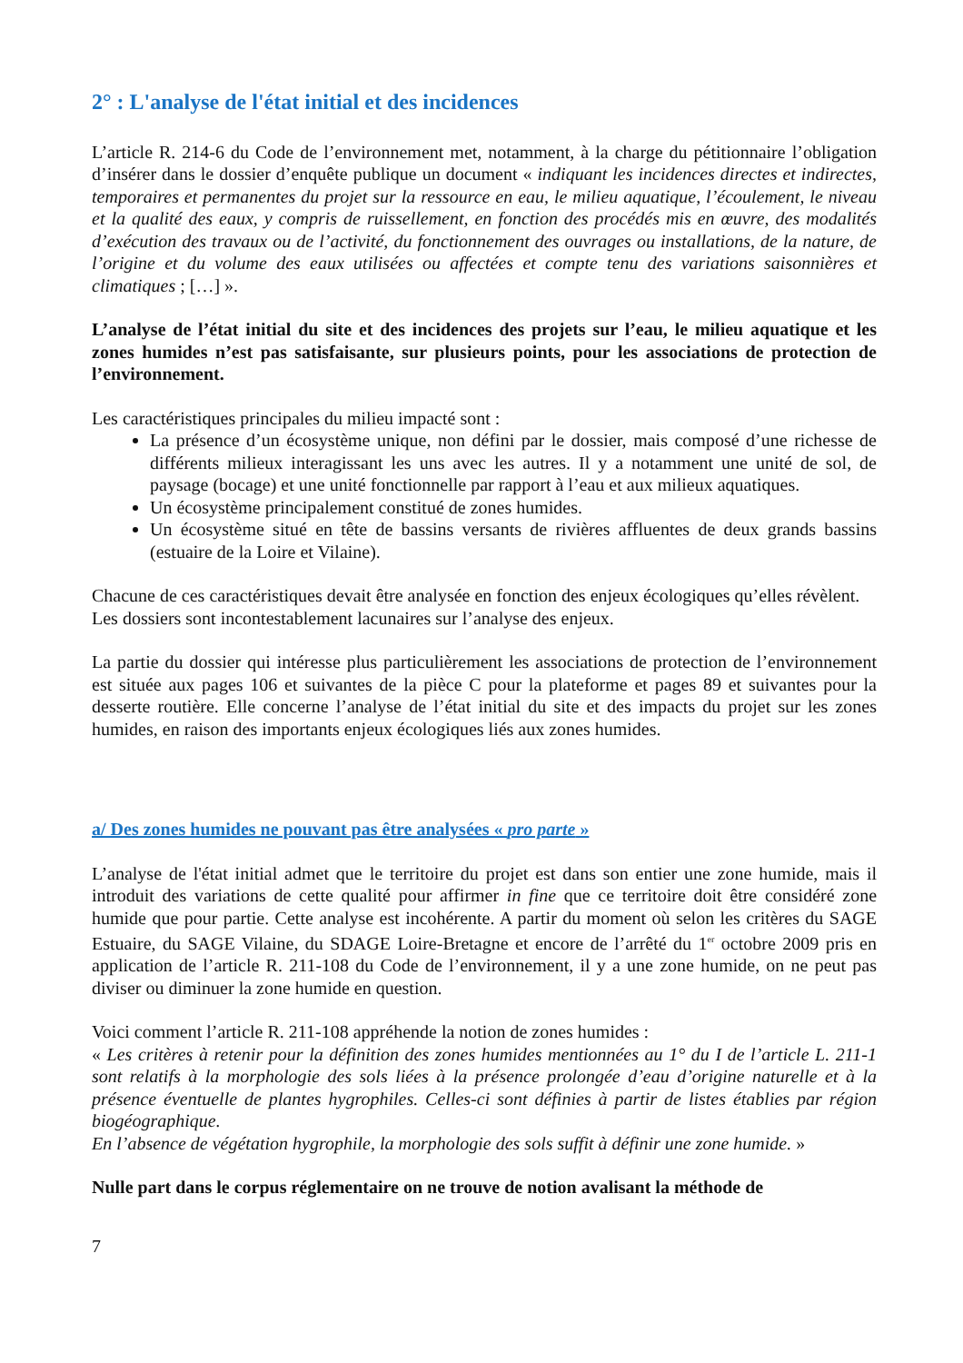2° : L'analyse de l'état initial et des incidences
L’article R. 214-6 du Code de l’environnement met, notamment, à la charge du pétitionnaire l’obligation d’insérer dans le dossier d’enquête publique un document « indiquant les incidences directes et indirectes, temporaires et permanentes du projet sur la ressource en eau, le milieu aquatique, l’écoulement, le niveau et la qualité des eaux, y compris de ruissellement, en fonction des procédés mis en œuvre, des modalités d’exécution des travaux ou de l’activité, du fonctionnement des ouvrages ou installations, de la nature, de l’origine et du volume des eaux utilisées ou affectées et compte tenu des variations saisonnières et climatiques ; […] ».
L’analyse de l’état initial du site et des incidences des projets sur l’eau, le milieu aquatique et les zones humides n’est pas satisfaisante, sur plusieurs points, pour les associations de protection de l’environnement.
Les caractéristiques principales du milieu impacté sont :
La présence d’un écosystème unique, non défini par le dossier, mais composé d’une richesse de différents milieux interagissant les uns avec les autres. Il y a notamment une unité de sol, de paysage (bocage) et une unité fonctionnelle par rapport à l’eau et aux milieux aquatiques.
Un écosystème principalement constitué de zones humides.
Un écosystème situé en tête de bassins versants de rivières affluentes de deux grands bassins (estuaire de la Loire et Vilaine).
Chacune de ces caractéristiques devait être analysée en fonction des enjeux écologiques qu’elles révèlent.
Les dossiers sont incontestablement lacunaires sur l’analyse des enjeux.
La partie du dossier qui intéresse plus particulièrement les associations de protection de l’environnement est située aux pages 106 et suivantes de la pièce C pour la plateforme et pages 89 et suivantes pour la desserte routière. Elle concerne l’analyse de l’état initial du site et des impacts du projet sur les zones humides, en raison des importants enjeux écologiques liés aux zones humides.
a/ Des zones humides ne pouvant pas être analysées « pro parte »
L’analyse de l'état initial admet que le territoire du projet est dans son entier une zone humide, mais il introduit des variations de cette qualité pour affirmer in fine que ce territoire doit être considéré zone humide que pour partie. Cette analyse est incohérente. A partir du moment où selon les critères du SAGE Estuaire, du SAGE Vilaine, du SDAGE Loire-Bretagne et encore de l’arrêté du 1<sup>er</sup> octobre 2009 pris en application de l’article R. 211-108 du Code de l’environnement, il y a une zone humide, on ne peut pas diviser ou diminuer la zone humide en question.
Voici comment l’article R. 211-108 appréhende la notion de zones humides :
« Les critères à retenir pour la définition des zones humides mentionnées au 1° du I de l’article L. 211-1 sont relatifs à la morphologie des sols liées à la présence prolongée d’eau d’origine naturelle et à la présence éventuelle de plantes hygrophiles. Celles-ci sont définies à partir de listes établies par région biogéographique.
En l’absence de végétation hygrophile, la morphologie des sols suffit à définir une zone humide. »
Nulle part dans le corpus réglementaire on ne trouve de notion avalisant la méthode de
7